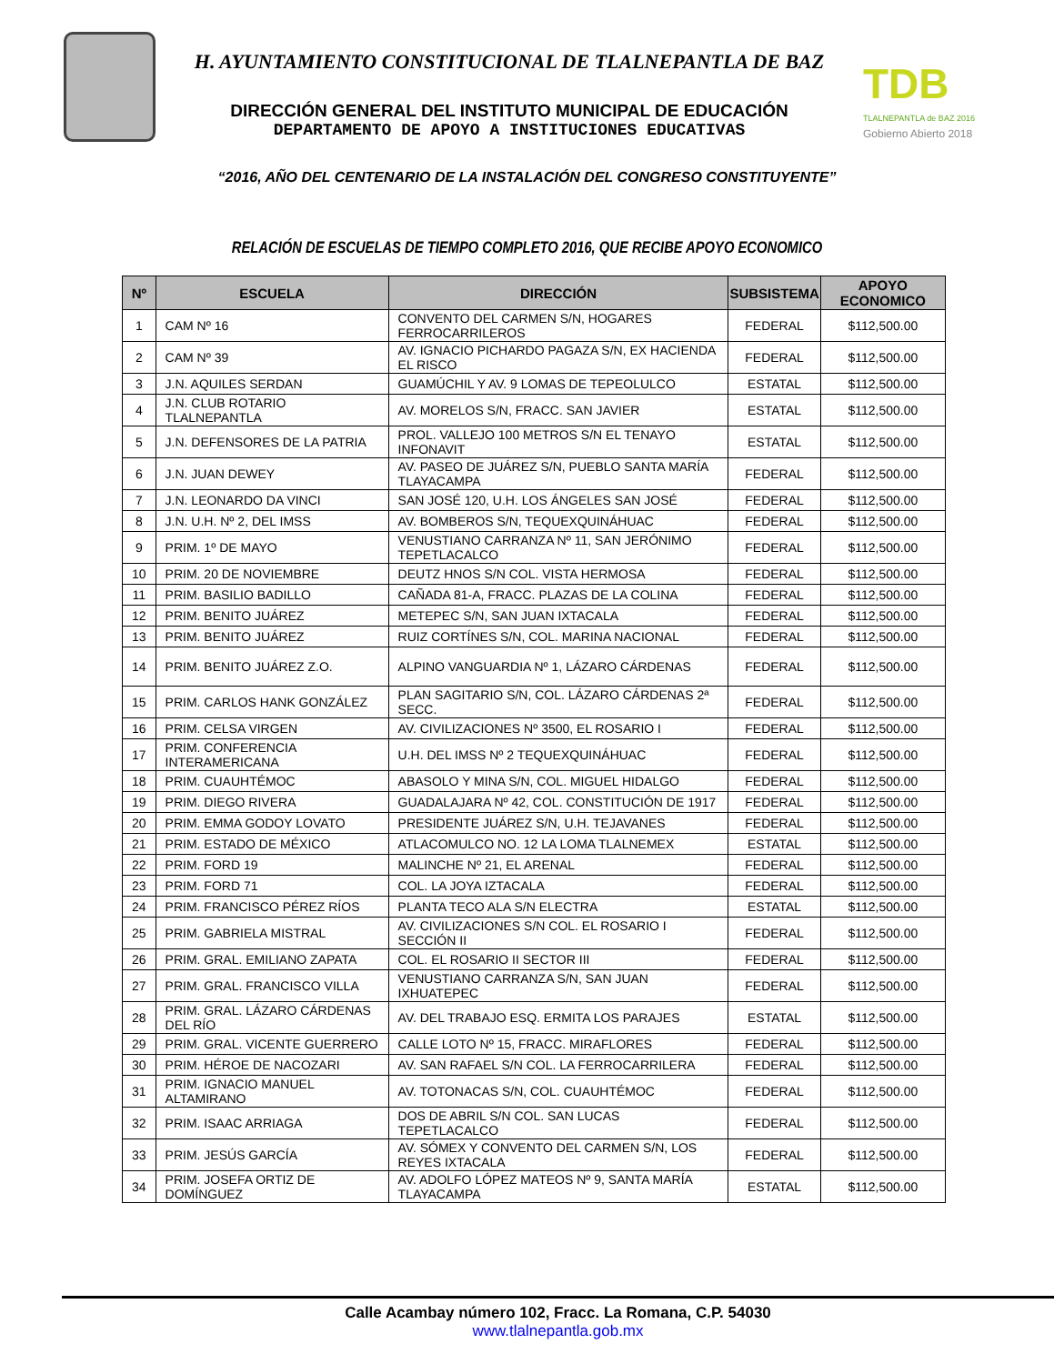H. AYUNTAMIENTO CONSTITUCIONAL DE TLALNEPANTLA DE BAZ
DIRECCIÓN GENERAL DEL INSTITUTO MUNICIPAL DE EDUCACIÓN
DEPARTAMENTO DE APOYO A INSTITUCIONES EDUCATIVAS
TDB
TLALNEPANTLA de BAZ 2016
Gobierno Abierto 2018
“2016, AÑO DEL CENTENARIO DE LA INSTALACIÓN DEL CONGRESO CONSTITUYENTE”
RELACIÓN DE ESCUELAS DE TIEMPO COMPLETO 2016, QUE RECIBE APOYO ECONOMICO
| Nº | ESCUELA | DIRECCIÓN | SUBSISTEMA | APOYO ECONOMICO |
| --- | --- | --- | --- | --- |
| 1 | CAM Nº 16 | CONVENTO DEL CARMEN S/N, HOGARES FERROCARRILEROS | FEDERAL | $112,500.00 |
| 2 | CAM Nº 39 | AV. IGNACIO PICHARDO PAGAZA S/N, EX HACIENDA EL RISCO | FEDERAL | $112,500.00 |
| 3 | J.N. AQUILES SERDAN | GUAMÚCHIL Y AV. 9 LOMAS DE TEPEOLULCO | ESTATAL | $112,500.00 |
| 4 | J.N. CLUB ROTARIO TLALNEPANTLA | AV. MORELOS S/N, FRACC. SAN JAVIER | ESTATAL | $112,500.00 |
| 5 | J.N. DEFENSORES DE LA PATRIA | PROL. VALLEJO 100 METROS S/N EL TENAYO INFONAVIT | ESTATAL | $112,500.00 |
| 6 | J.N. JUAN DEWEY | AV. PASEO DE JUÁREZ S/N, PUEBLO SANTA MARÍA TLAYACAMPA | FEDERAL | $112,500.00 |
| 7 | J.N. LEONARDO DA VINCI | SAN JOSÉ 120, U.H. LOS ÁNGELES SAN JOSÉ | FEDERAL | $112,500.00 |
| 8 | J.N. U.H. Nº 2, DEL IMSS | AV. BOMBEROS S/N, TEQUEXQUINÁHUAC | FEDERAL | $112,500.00 |
| 9 | PRIM. 1º DE MAYO | VENUSTIANO CARRANZA Nº 11, SAN JERÓNIMO TEPETLACALCO | FEDERAL | $112,500.00 |
| 10 | PRIM. 20 DE NOVIEMBRE | DEUTZ HNOS S/N COL. VISTA HERMOSA | FEDERAL | $112,500.00 |
| 11 | PRIM. BASILIO BADILLO | CAÑADA 81-A, FRACC. PLAZAS DE LA COLINA | FEDERAL | $112,500.00 |
| 12 | PRIM. BENITO JUÁREZ | METEPEC S/N, SAN JUAN IXTACALA | FEDERAL | $112,500.00 |
| 13 | PRIM. BENITO JUÁREZ | RUIZ CORTÍNES S/N, COL. MARINA NACIONAL | FEDERAL | $112,500.00 |
| 14 | PRIM. BENITO JUÁREZ Z.O. | ALPINO VANGUARDIA Nº 1, LÁZARO CÁRDENAS | FEDERAL | $112,500.00 |
| 15 | PRIM. CARLOS HANK GONZÁLEZ | PLAN SAGITARIO S/N, COL. LÁZARO CÁRDENAS 2ª SECC. | FEDERAL | $112,500.00 |
| 16 | PRIM. CELSA VIRGEN | AV. CIVILIZACIONES Nº 3500, EL ROSARIO I | FEDERAL | $112,500.00 |
| 17 | PRIM. CONFERENCIA INTERAMERICANA | U.H. DEL IMSS Nº 2 TEQUEXQUINÁHUAC | FEDERAL | $112,500.00 |
| 18 | PRIM. CUAUHTÉMOC | ABASOLO Y MINA S/N, COL. MIGUEL HIDALGO | FEDERAL | $112,500.00 |
| 19 | PRIM. DIEGO RIVERA | GUADALAJARA Nº 42, COL. CONSTITUCIÓN DE 1917 | FEDERAL | $112,500.00 |
| 20 | PRIM. EMMA GODOY LOVATO | PRESIDENTE JUÁREZ S/N, U.H. TEJAVANES | FEDERAL | $112,500.00 |
| 21 | PRIM. ESTADO DE MÉXICO | ATLACOMULCO NO. 12 LA LOMA TLALNEMEX | ESTATAL | $112,500.00 |
| 22 | PRIM. FORD 19 | MALINCHE Nº 21, EL ARENAL | FEDERAL | $112,500.00 |
| 23 | PRIM. FORD 71 | COL. LA JOYA IZTACALA | FEDERAL | $112,500.00 |
| 24 | PRIM. FRANCISCO PÉREZ RÍOS | PLANTA TECO ALA S/N ELECTRA | ESTATAL | $112,500.00 |
| 25 | PRIM. GABRIELA MISTRAL | AV. CIVILIZACIONES S/N COL. EL ROSARIO I SECCIÓN II | FEDERAL | $112,500.00 |
| 26 | PRIM. GRAL. EMILIANO ZAPATA | COL. EL ROSARIO II SECTOR III | FEDERAL | $112,500.00 |
| 27 | PRIM. GRAL. FRANCISCO VILLA | VENUSTIANO CARRANZA S/N, SAN JUAN IXHUATEPEC | FEDERAL | $112,500.00 |
| 28 | PRIM. GRAL. LÁZARO CÁRDENAS DEL RÍO | AV. DEL TRABAJO ESQ. ERMITA LOS PARAJES | ESTATAL | $112,500.00 |
| 29 | PRIM. GRAL. VICENTE GUERRERO | CALLE LOTO Nº 15, FRACC. MIRAFLORES | FEDERAL | $112,500.00 |
| 30 | PRIM. HÉROE DE NACOZARI | AV. SAN RAFAEL S/N COL. LA FERROCARRILERA | FEDERAL | $112,500.00 |
| 31 | PRIM. IGNACIO MANUEL ALTAMIRANO | AV. TOTONACAS S/N, COL. CUAUHTÉMOC | FEDERAL | $112,500.00 |
| 32 | PRIM. ISAAC ARRIAGA | DOS DE ABRIL S/N COL. SAN LUCAS TEPETLACALCO | FEDERAL | $112,500.00 |
| 33 | PRIM. JESÚS GARCÍA | AV. SÓMEX Y CONVENTO DEL CARMEN S/N, LOS REYES IXTACALA | FEDERAL | $112,500.00 |
| 34 | PRIM. JOSEFA ORTIZ DE DOMÍNGUEZ | AV. ADOLFO LÓPEZ MATEOS Nº 9, SANTA MARÍA TLAYACAMPA | ESTATAL | $112,500.00 |
Calle Acambay número 102, Fracc. La Romana, C.P. 54030
www.tlalnepantla.gob.mx